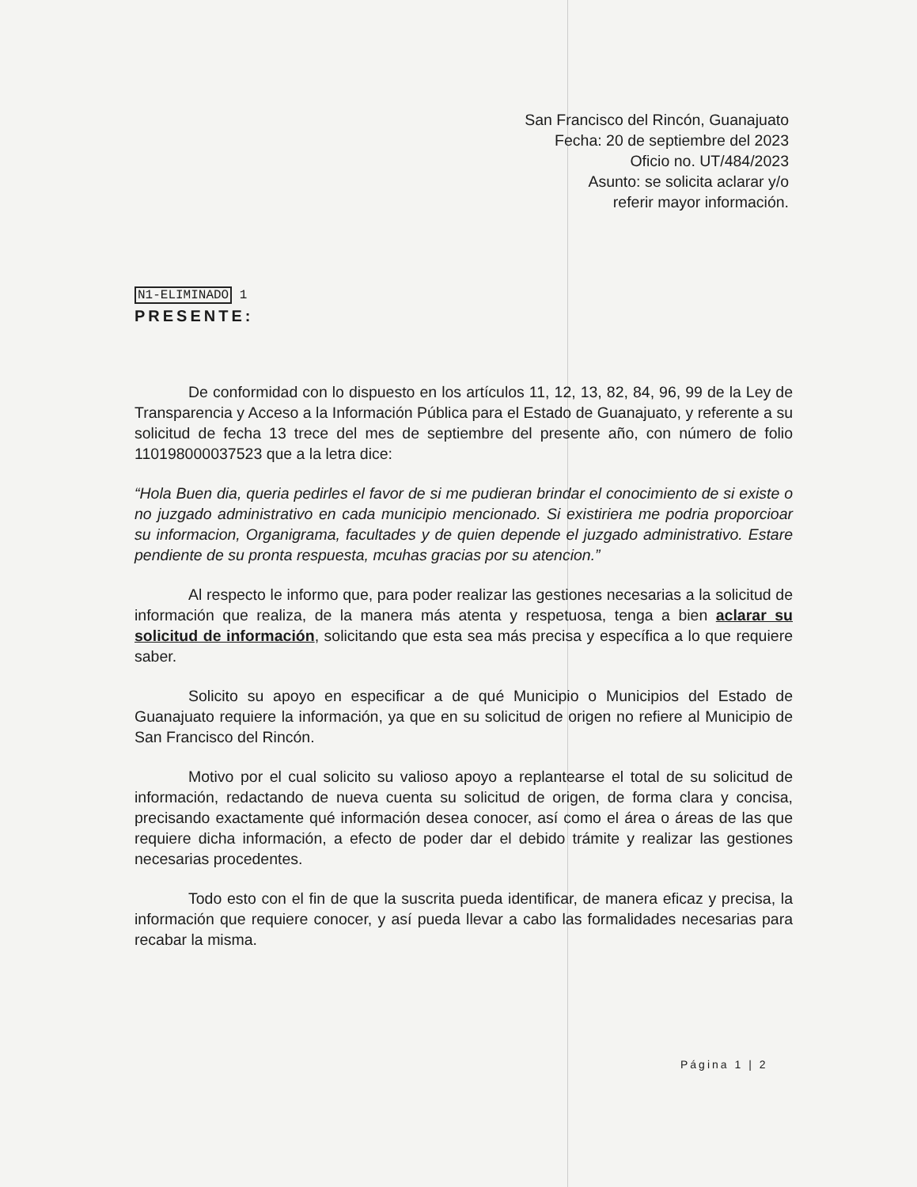San Francisco del Rincón, Guanajuato
Fecha: 20 de septiembre del 2023
Oficio no. UT/484/2023
Asunto: se solicita aclarar y/o
referir mayor información.
N1-ELIMINADO 1
PRESENTE:
De conformidad con lo dispuesto en los artículos 11, 12, 13, 82, 84, 96, 99 de la Ley de Transparencia y Acceso a la Información Pública para el Estado de Guanajuato, y referente a su solicitud de fecha 13 trece del mes de septiembre del presente año, con número de folio 110198000037523 que a la letra dice:
“Hola Buen dia, queria pedirles el favor de si me pudieran brindar el conocimiento de si existe o no juzgado administrativo en cada municipio mencionado. Si existiriera me podria proporcioar su informacion, Organigrama, facultades y de quien depende el juzgado administrativo. Estare pendiente de su pronta respuesta, mcuhas gracias por su atencion.”
Al respecto le informo que, para poder realizar las gestiones necesarias a la solicitud de información que realiza, de la manera más atenta y respetuosa, tenga a bien aclarar su solicitud de información, solicitando que esta sea más precisa y específica a lo que requiere saber.
Solicito su apoyo en especificar a de qué Municipio o Municipios del Estado de Guanajuato requiere la información, ya que en su solicitud de origen no refiere al Municipio de San Francisco del Rincón.
Motivo por el cual solicito su valioso apoyo a replantearse el total de su solicitud de información, redactando de nueva cuenta su solicitud de origen, de forma clara y concisa, precisando exactamente qué información desea conocer, así como el área o áreas de las que requiere dicha información, a efecto de poder dar el debido trámite y realizar las gestiones necesarias procedentes.
Todo esto con el fin de que la suscrita pueda identificar, de manera eficaz y precisa, la información que requiere conocer, y así pueda llevar a cabo las formalidades necesarias para recabar la misma.
Página 1 | 2